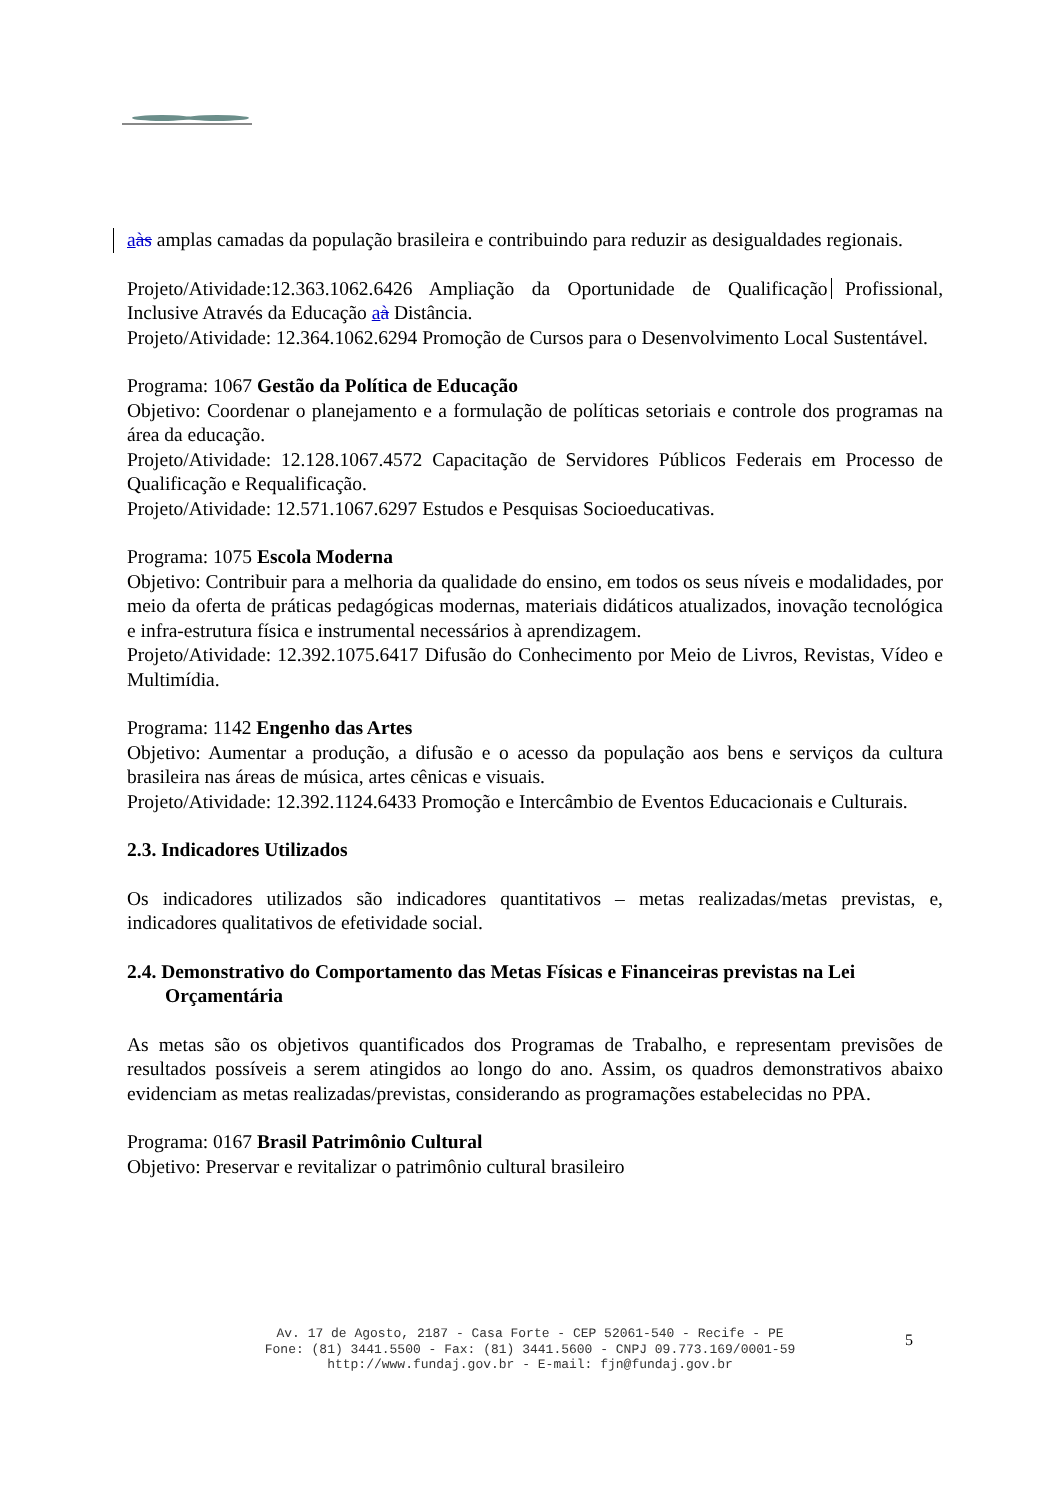aàs amplas camadas da população brasileira e contribuindo para reduzir as desigualdades regionais.
Projeto/Atividade:12.363.1062.6426 Ampliação da Oportunidade de Qualificação Profissional, Inclusive Através da Educação aà Distância.
Projeto/Atividade: 12.364.1062.6294 Promoção de Cursos para o Desenvolvimento Local Sustentável.
Programa: 1067 Gestão da Política de Educação
Objetivo: Coordenar o planejamento e a formulação de políticas setoriais e controle dos programas na área da educação.
Projeto/Atividade: 12.128.1067.4572 Capacitação de Servidores Públicos Federais em Processo de Qualificação e Requalificação.
Projeto/Atividade: 12.571.1067.6297 Estudos e Pesquisas Socioeducativas.
Programa: 1075 Escola Moderna
Objetivo: Contribuir para a melhoria da qualidade do ensino, em todos os seus níveis e modalidades, por meio da oferta de práticas pedagógicas modernas, materiais didáticos atualizados, inovação tecnológica e infra-estrutura física e instrumental necessários à aprendizagem.
Projeto/Atividade: 12.392.1075.6417 Difusão do Conhecimento por Meio de Livros, Revistas, Vídeo e Multimídia.
Programa: 1142 Engenho das Artes
Objetivo: Aumentar a produção, a difusão e o acesso da população aos bens e serviços da cultura brasileira nas áreas de música, artes cênicas e visuais.
Projeto/Atividade: 12.392.1124.6433 Promoção e Intercâmbio de Eventos Educacionais e Culturais.
2.3. Indicadores Utilizados
Os indicadores utilizados são indicadores quantitativos – metas realizadas/metas previstas, e, indicadores qualitativos de efetividade social.
2.4. Demonstrativo do Comportamento das Metas Físicas e Financeiras previstas na Lei Orçamentária
As metas são os objetivos quantificados dos Programas de Trabalho, e representam previsões de resultados possíveis a serem atingidos ao longo do ano. Assim, os quadros demonstrativos abaixo evidenciam as metas realizadas/previstas, considerando as programações estabelecidas no PPA.
Programa: 0167 Brasil Patrimônio Cultural
Objetivo: Preservar e revitalizar o patrimônio cultural brasileiro
Av. 17 de Agosto, 2187 - Casa Forte - CEP 52061-540 - Recife - PE
Fone: (81) 3441.5500 - Fax: (81) 3441.5600 - CNPJ 09.773.169/0001-59
http://www.fundaj.gov.br - E-mail: fjn@fundaj.gov.br
5